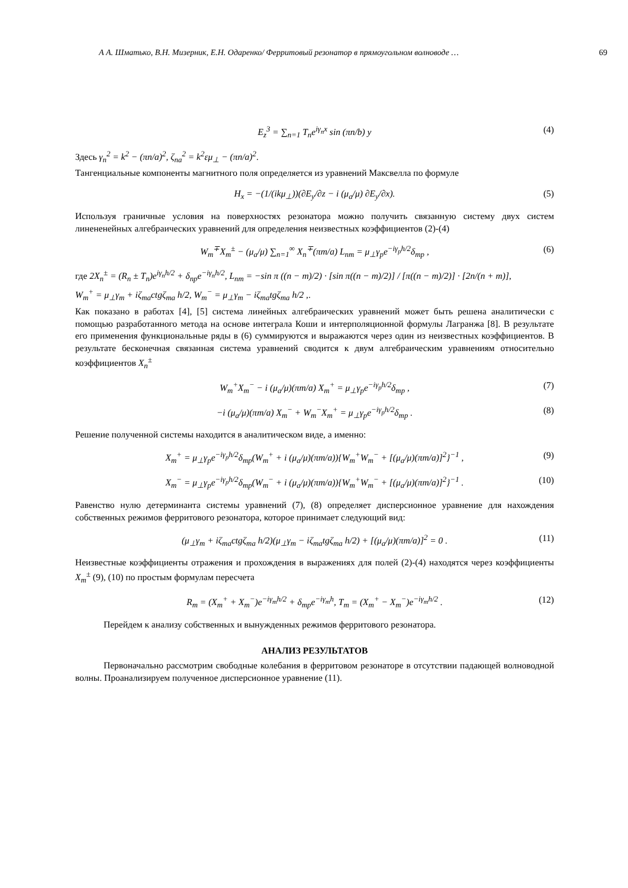А А. Шматько, В.Н. Мизерник, Е.Н. Одаренко/ Ферритовый резонатор в прямоугольном волноводе … 69
E<sub>z</sub><sup>3</sup> = ∑<sub>n=1</sub> T<sub>n</sub>e<sup>iγ<sub>n</sub>x</sup> sin (πn/b) y (4)
Здесь γ<sub>n</sub><sup>2</sup> = k<sup>2</sup> − (πn/a)<sup>2</sup>, ζ<sub>na</sub><sup>2</sup> = k<sup>2</sup>εμ<sub>⊥</sub> − (πn/a)<sup>2</sup>.
Тангенциальные компоненты магнитного поля определяется из уравнений Максвелла по формуле
H<sub>x</sub> = −(1/(ikμ<sub>⊥</sub>))(∂E<sub>y</sub>/∂z − i (μ<sub>a</sub>/μ) ∂E<sub>y</sub>/∂x). (5)
Используя граничные условия на поверхностях резонатора можно получить связанную систему двух систем линененейных алгебраических уравнений для определения неизвестных коэффициентов (2)-(4)
W<sub>m</sub><sup>∓</sup>X<sub>m</sub><sup>±</sup> − (μ<sub>a</sub>/μ) ∑<sub>n=1</sub><sup>∞</sup> X<sub>n</sub><sup>∓</sup>(πm/a) L<sub>nm</sub> = μ<sub>⊥</sub>γ<sub>p</sub>e<sup>−iγ<sub>p</sub>h/2</sup>δ<sub>mp</sub> , (6)
где 2X<sub>n</sub><sup>±</sup> = (R<sub>n</sub> ± T<sub>n</sub>)e<sup>iγ<sub>n</sub>h/2</sup> + δ<sub>np</sub>e<sup>−iγ<sub>n</sub>h/2</sup>, L<sub>nm</sub> = −sin π ((n − m)/2) · [sin π((n − m)/2)] / [π((n − m)/2)] · [2n/(n + m)],
W<sub>m</sub><sup>+</sup> = μ<sub>⊥</sub>γ<sub>m</sub> + iζ<sub>ma</sub>ctgζ<sub>ma</sub> h/2, W<sub>m</sub><sup>−</sup> = μ<sub>⊥</sub>γ<sub>m</sub> − iζ<sub>ma</sub>tgζ<sub>ma</sub> h/2 ,.
Как показано в работах [4], [5] система линейных алгебраических уравнений может быть решена аналитически с помощью разработанного метода на основе интеграла Коши и интерполяционной формулы Лагранжа [8]. В результате его применения функциональные ряды в (6) суммируются и выражаются через один из неизвестных коэффициентов. В результате бесконечная связанная система уравнений сводится к двум алгебраическим уравнениям относительно коэффициентов X<sub>n</sub><sup>±</sup>
W<sub>m</sub><sup>+</sup>X<sub>m</sub><sup>−</sup> − i (μ<sub>a</sub>/μ)(πm/a) X<sub>m</sub><sup>+</sup> = μ<sub>⊥</sub>γ<sub>p</sub>e<sup>−iγ<sub>p</sub>h/2</sup>δ<sub>mp</sub> , (7)
−i (μ<sub>a</sub>/μ)(πm/a) X<sub>m</sub><sup>−</sup> + W<sub>m</sub><sup>−</sup>X<sub>m</sub><sup>+</sup> = μ<sub>⊥</sub>γ<sub>p</sub>e<sup>−iγ<sub>p</sub>h/2</sup>δ<sub>mp</sub> . (8)
Решение полученной системы находится в аналитическом виде, а именно:
X<sub>m</sub><sup>+</sup> = μ<sub>⊥</sub>γ<sub>p</sub>e<sup>−iγ<sub>p</sub>h/2</sup>δ<sub>mp</sub>(W<sub>m</sub><sup>+</sup> + i (μ<sub>a</sub>/μ)(πm/a)){W<sub>m</sub><sup>+</sup>W<sub>m</sub><sup>−</sup> + [(μ<sub>a</sub>/μ)(πm/a)]<sup>2</sup>}<sup>−1</sup> , (9)
X<sub>m</sub><sup>−</sup> = μ<sub>⊥</sub>γ<sub>p</sub>e<sup>−iγ<sub>p</sub>h/2</sup>δ<sub>mp</sub>(W<sub>m</sub><sup>−</sup> + i (μ<sub>a</sub>/μ)(πm/a)){W<sub>m</sub><sup>+</sup>W<sub>m</sub><sup>−</sup> + [(μ<sub>a</sub>/μ)(πm/a)]<sup>2</sup>}<sup>−1</sup> . (10)
Равенство нулю детерминанта системы уравнений (7), (8) определяет дисперсионное уравнение для нахождения собственных режимов ферритового резонатора, которое принимает следующий вид:
(μ<sub>⊥</sub>γ<sub>m</sub> + iζ<sub>ma</sub>ctgζ<sub>ma</sub> h/2)(μ<sub>⊥</sub>γ<sub>m</sub> − iζ<sub>ma</sub>tgζ<sub>ma</sub> h/2) + [(μ<sub>a</sub>/μ)(πm/a)]<sup>2</sup> = 0 . (11)
Неизвестные коэффициенты отражения и прохождения в выражениях для полей (2)-(4) находятся через коэффициенты X<sub>m</sub><sup>±</sup> (9), (10) по простым формулам пересчета
R<sub>m</sub> = (X<sub>m</sub><sup>+</sup> + X<sub>m</sub><sup>−</sup>)e<sup>−iγ<sub>m</sub>h/2</sup> + δ<sub>mp</sub>e<sup>−iγ<sub>m</sub>h</sup>, T<sub>m</sub> = (X<sub>m</sub><sup>+</sup> − X<sub>m</sub><sup>−</sup>)e<sup>−iγ<sub>m</sub>h/2</sup> . (12)
Перейдем к анализу собственных и вынужденных режимов ферритового резонатора.
АНАЛИЗ РЕЗУЛЬТАТОВ
Первоначально рассмотрим свободные колебания в ферритовом резонаторе в отсутствии падающей волноводной волны. Проанализируем полученное дисперсионное уравнение (11).